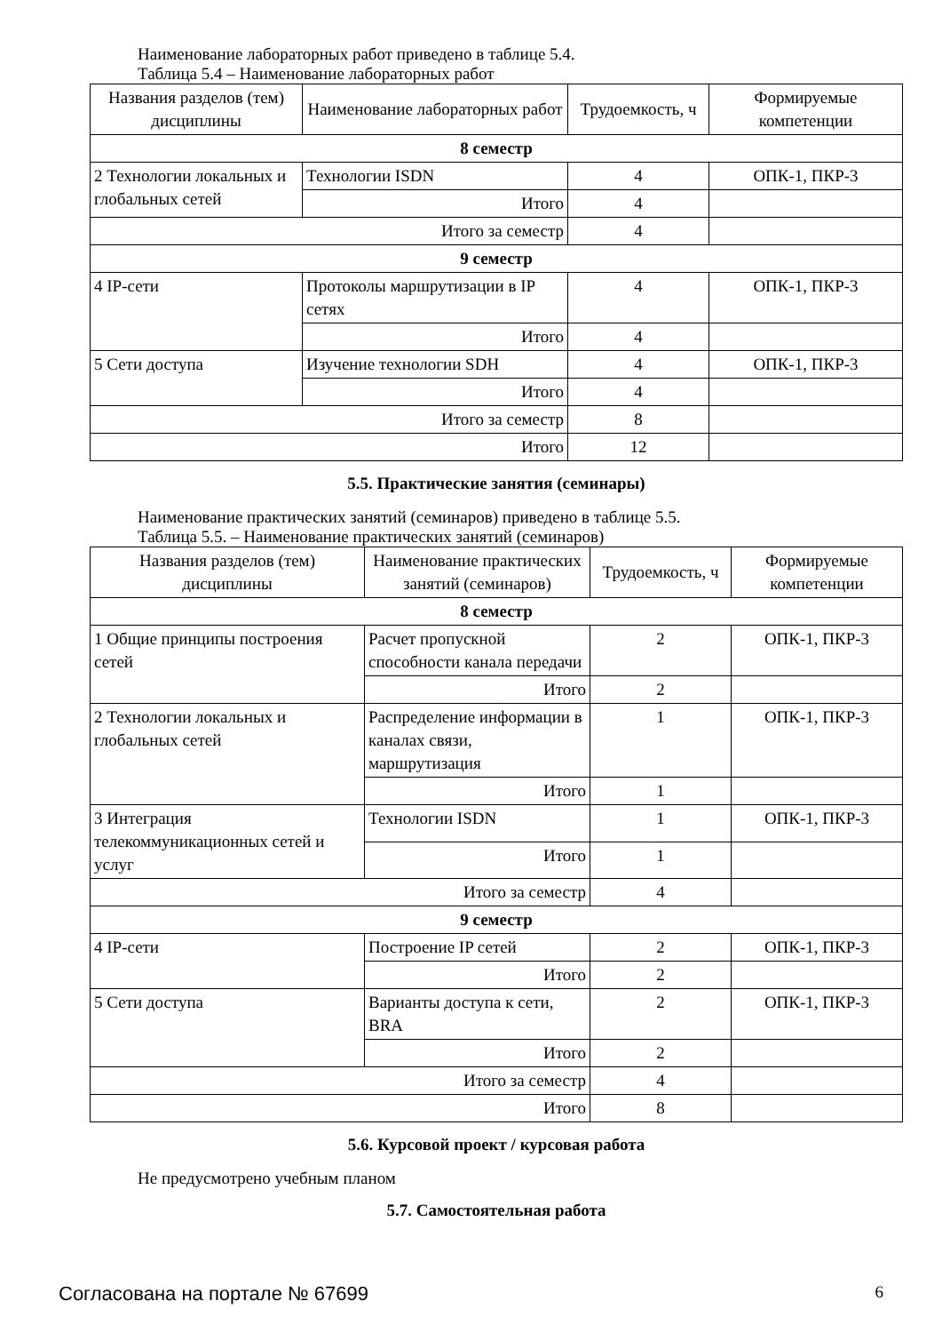Наименование лабораторных работ приведено в таблице 5.4.
Таблица 5.4 – Наименование лабораторных работ
| Названия разделов (тем) дисциплины | Наименование лабораторных работ | Трудоемкость, ч | Формируемые компетенции |
| --- | --- | --- | --- |
| 8 семестр | | | |
| 2 Технологии локальных и глобальных сетей | Технологии ISDN | 4 | ОПК-1, ПКР-3 |
| | Итого | 4 | |
| Итого за семестр | | 4 | |
| 9 семестр | | | |
| 4 IP-сети | Протоколы маршрутизации в IP сетях | 4 | ОПК-1, ПКР-3 |
| | Итого | 4 | |
| 5 Сети доступа | Изучение технологии SDH | 4 | ОПК-1, ПКР-3 |
| | Итого | 4 | |
| Итого за семестр | | 8 | |
| Итого | | 12 | |
5.5. Практические занятия (семинары)
Наименование практических занятий (семинаров) приведено в таблице 5.5.
Таблица 5.5. – Наименование практических занятий (семинаров)
| Названия разделов (тем) дисциплины | Наименование практических занятий (семинаров) | Трудоемкость, ч | Формируемые компетенции |
| --- | --- | --- | --- |
| 8 семестр | | | |
| 1 Общие принципы построения сетей | Расчет пропускной способности канала передачи | 2 | ОПК-1, ПКР-3 |
| | Итого | 2 | |
| 2 Технологии локальных и глобальных сетей | Распределение информации в каналах связи, маршрутизация | 1 | ОПК-1, ПКР-3 |
| | Итого | 1 | |
| 3 Интеграция телекоммуникационных сетей и услуг | Технологии ISDN | 1 | ОПК-1, ПКР-3 |
| | Итого | 1 | |
| Итого за семестр | | 4 | |
| 9 семестр | | | |
| 4 IP-сети | Построение IP сетей | 2 | ОПК-1, ПКР-3 |
| | Итого | 2 | |
| 5 Сети доступа | Варианты доступа к сети, BRA | 2 | ОПК-1, ПКР-3 |
| | Итого | 2 | |
| Итого за семестр | | 4 | |
| Итого | | 8 | |
5.6. Курсовой проект / курсовая работа
Не предусмотрено учебным планом
5.7. Самостоятельная работа
Согласована на портале № 67699 6